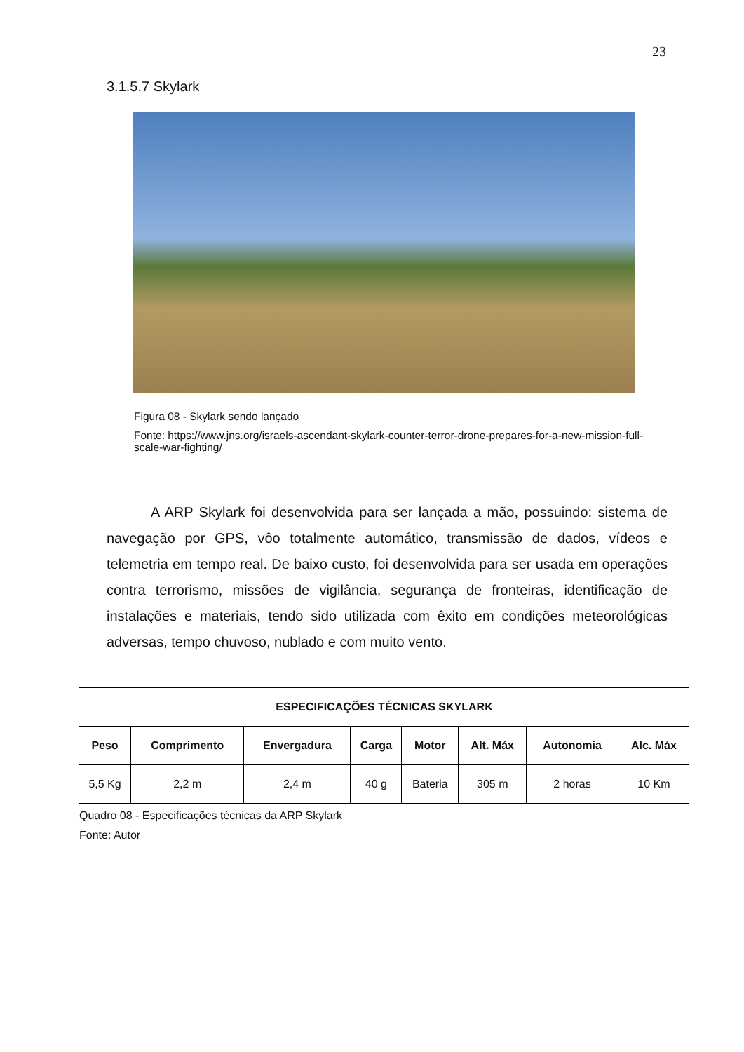23
3.1.5.7 Skylark
Figura 08 - Skylark sendo lançado
Fonte: https://www.jns.org/israels-ascendant-skylark-counter-terror-drone-prepares-for-a-new-mission-full-scale-war-fighting/
A ARP Skylark foi desenvolvida para ser lançada a mão, possuindo: sistema de navegação por GPS, vôo totalmente automático, transmissão de dados, vídeos e telemetria em tempo real. De baixo custo, foi desenvolvida para ser usada em operações contra terrorismo, missões de vigilância, segurança de fronteiras, identificação de instalações e materiais, tendo sido utilizada com êxito em condições meteorológicas adversas, tempo chuvoso, nublado e com muito vento.
| ESPECIFICAÇÕES TÉCNICAS SKYLARK | | | | | | | |
| --- | --- | --- | --- | --- | --- | --- | --- |
| Peso | Comprimento | Envergadura | Carga | Motor | Alt. Máx | Autonomia | Alc. Máx |
| 5,5 Kg | 2,2 m | 2,4 m | 40 g | Bateria | 305 m | 2 horas | 10 Km |
Quadro 08 - Especificações técnicas da ARP Skylark
Fonte: Autor